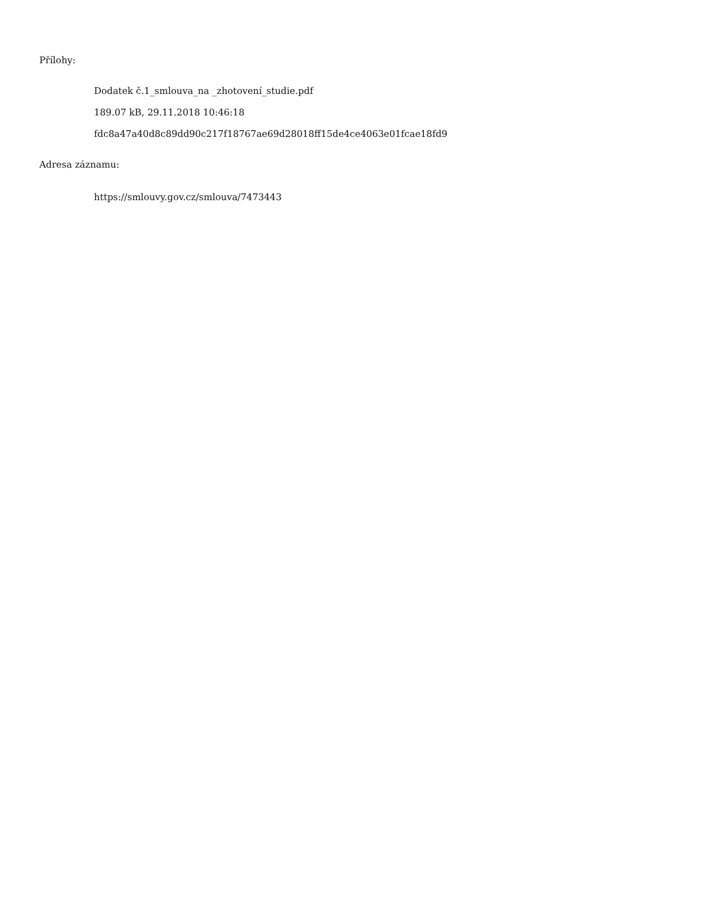Přílohy:
Dodatek č.1_smlouva_na _zhotovení_studie.pdf
189.07 kB, 29.11.2018 10:46:18
fdc8a47a40d8c89dd90c217f18767ae69d28018ff15de4ce4063e01fcae18fd9
Adresa záznamu:
https://smlouvy.gov.cz/smlouva/7473443